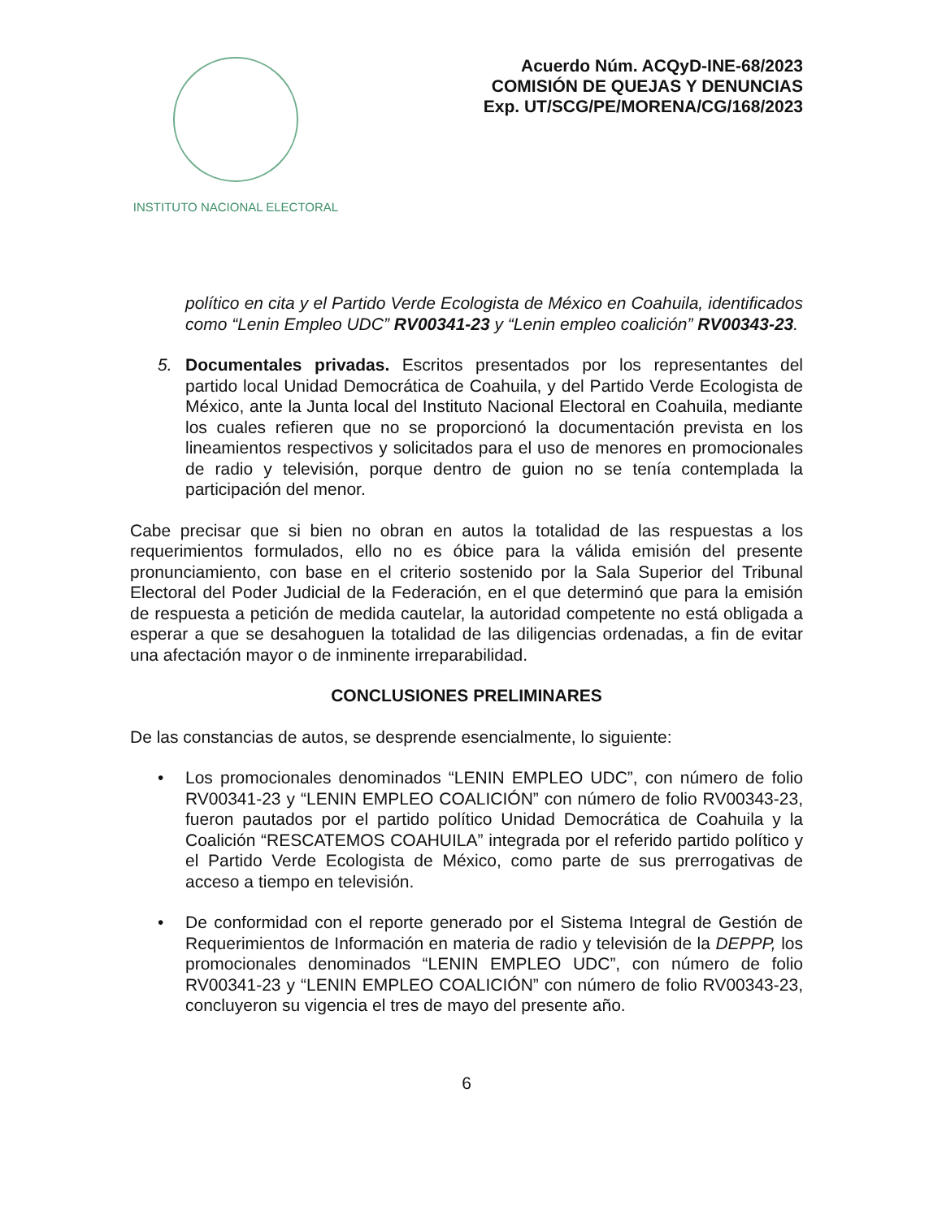INSTITUTO NACIONAL ELECTORAL
Acuerdo Núm. ACQyD-INE-68/2023
COMISIÓN DE QUEJAS Y DENUNCIAS
Exp. UT/SCG/PE/MORENA/CG/168/2023
político en cita y el Partido Verde Ecologista de México en Coahuila, identificados como “Lenin Empleo UDC” RV00341-23 y “Lenin empleo coalición” RV00343-23.
5. Documentales privadas. Escritos presentados por los representantes del partido local Unidad Democrática de Coahuila, y del Partido Verde Ecologista de México, ante la Junta local del Instituto Nacional Electoral en Coahuila, mediante los cuales refieren que no se proporcionó la documentación prevista en los lineamientos respectivos y solicitados para el uso de menores en promocionales de radio y televisión, porque dentro de guion no se tenía contemplada la participación del menor.
Cabe precisar que si bien no obran en autos la totalidad de las respuestas a los requerimientos formulados, ello no es óbice para la válida emisión del presente pronunciamiento, con base en el criterio sostenido por la Sala Superior del Tribunal Electoral del Poder Judicial de la Federación, en el que determinó que para la emisión de respuesta a petición de medida cautelar, la autoridad competente no está obligada a esperar a que se desahoguen la totalidad de las diligencias ordenadas, a fin de evitar una afectación mayor o de inminente irreparabilidad.
CONCLUSIONES PRELIMINARES
De las constancias de autos, se desprende esencialmente, lo siguiente:
• Los promocionales denominados “LENIN EMPLEO UDC”, con número de folio RV00341-23 y “LENIN EMPLEO COALICIÓN” con número de folio RV00343-23, fueron pautados por el partido político Unidad Democrática de Coahuila y la Coalición “RESCATEMOS COAHUILA” integrada por el referido partido político y el Partido Verde Ecologista de México, como parte de sus prerrogativas de acceso a tiempo en televisión.
• De conformidad con el reporte generado por el Sistema Integral de Gestión de Requerimientos de Información en materia de radio y televisión de la DEPPP, los promocionales denominados “LENIN EMPLEO UDC”, con número de folio RV00341-23 y “LENIN EMPLEO COALICIÓN” con número de folio RV00343-23, concluyeron su vigencia el tres de mayo del presente año.
6